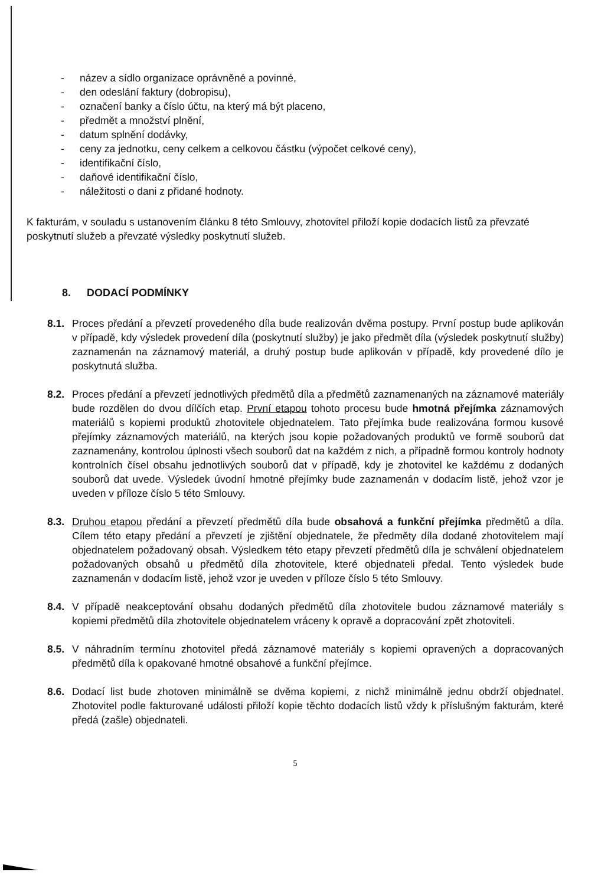- název a sídlo organizace oprávněné a povinné,
- den odeslání faktury (dobropisu),
- označení banky a číslo účtu, na který má být placeno,
- předmět a množství plnění,
- datum splnění dodávky,
- ceny za jednotku, ceny celkem a celkovou částku (výpočet celkové ceny),
- identifikační číslo,
- daňové identifikační číslo,
- náležitosti o dani z přidané hodnoty.
K fakturám, v souladu s ustanovením článku 8 této Smlouvy, zhotovitel přiloží kopie dodacích listů za převzaté poskytnutí služeb a převzaté výsledky poskytnutí služeb.
8. DODACÍ PODMÍNKY
8.1. Proces předání a převzetí provedeného díla bude realizován dvěma postupy. První postup bude aplikován v případě, kdy výsledek provedení díla (poskytnutí služby) je jako předmět díla (výsledek poskytnutí služby) zaznamenán na záznamový materiál, a druhý postup bude aplikován v případě, kdy provedené dílo je poskytnutá služba.
8.2. Proces předání a převzetí jednotlivých předmětů díla a předmětů zaznamenaných na záznamové materiály bude rozdělen do dvou dílčích etap. První etapou tohoto procesu bude hmotná přejímka záznamových materiálů s kopiemi produktů zhotovitele objednatelem. Tato přejímka bude realizována formou kusové přejímky záznamových materiálů, na kterých jsou kopie požadovaných produktů ve formě souborů dat zaznamenány, kontrolou úplnosti všech souborů dat na každém z nich, a případně formou kontroly hodnoty kontrolních čísel obsahu jednotlivých souborů dat v případě, kdy je zhotovitel ke každému z dodaných souborů dat uvede. Výsledek úvodní hmotné přejímky bude zaznamenán v dodacím listě, jehož vzor je uveden v příloze číslo 5 této Smlouvy.
8.3. Druhou etapou předání a převzetí předmětů díla bude obsahová a funkční přejímka předmětů a díla. Cílem této etapy předání a převzetí je zjištění objednatele, že předměty díla dodané zhotovitelem mají objednatelem požadovaný obsah. Výsledkem této etapy převzetí předmětů díla je schválení objednatelem požadovaných obsahů u předmětů díla zhotovitele, které objednateli předal. Tento výsledek bude zaznamenán v dodacím listě, jehož vzor je uveden v příloze číslo 5 této Smlouvy.
8.4. V případě neakceptování obsahu dodaných předmětů díla zhotovitele budou záznamové materiály s kopiemi předmětů díla zhotovitele objednatelem vráceny k opravě a dopracování zpět zhotoviteli.
8.5. V náhradním termínu zhotovitel předá záznamové materiály s kopiemi opravených a dopracovaných předmětů díla k opakované hmotné obsahové a funkční přejímce.
8.6. Dodací list bude zhotoven minimálně se dvěma kopiemi, z nichž minimálně jednu obdrží objednatel. Zhotovitel podle fakturované události přiloží kopie těchto dodacích listů vždy k příslušným fakturám, které předá (zašle) objednateli.
5